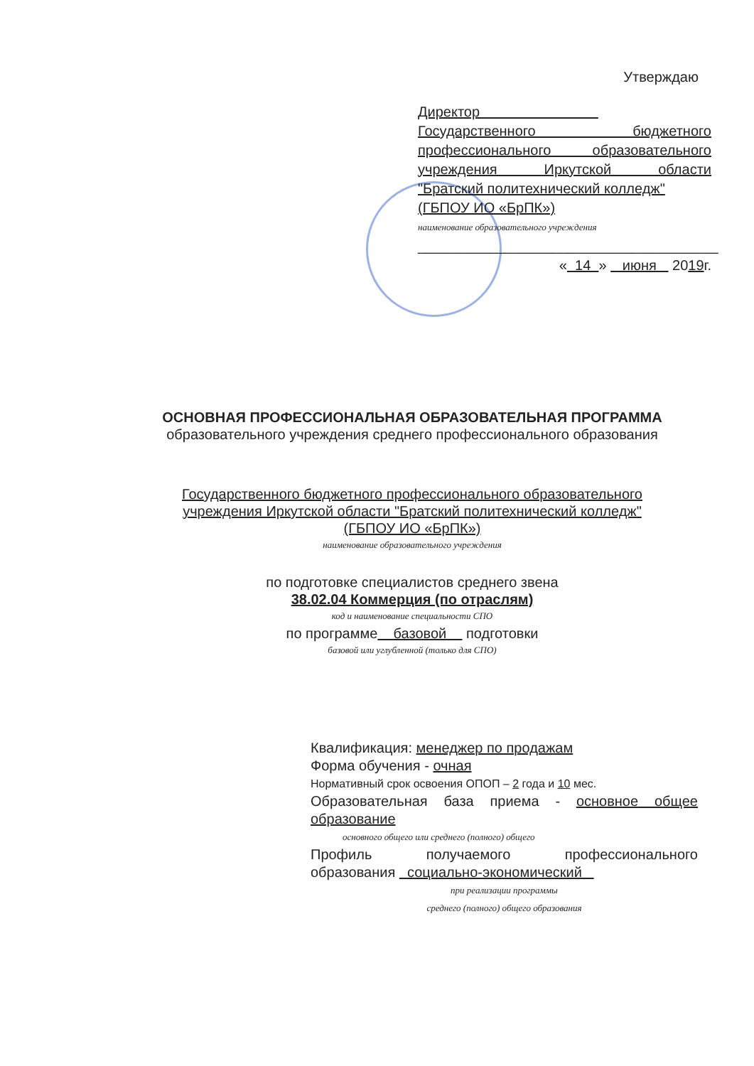Утверждаю
Директор
Государственного бюджетного
профессионального образовательного
учреждения Иркутской области
"Братский политехнический колледж"
(ГБПОУ ИО «БрПК»)
наименование образовательного учреждения
______________________________________
« 14 » июня 2019г.
ОСНОВНАЯ ПРОФЕССИОНАЛЬНАЯ ОБРАЗОВАТЕЛЬНАЯ ПРОГРАММА
образовательного учреждения среднего профессионального образования
Государственного бюджетного профессионального образовательного
учреждения Иркутской области "Братский политехнический колледж"
(ГБПОУ ИО «БрПК»)
наименование образовательного учреждения
по подготовке специалистов среднего звена
38.02.04 Коммерция (по отраслям)
код и наименование специальности СПО
по программе базовой подготовки
базовой или углубленной (только для СПО)
Квалификация: менеджер по продажам
Форма обучения - очная
Нормативный срок освоения ОПОП – 2 года и 10 мес.
Образовательная база приема - основное общее
образование
основного общего или среднего (полного) общего
Профиль получаемого профессионального
образования социально-экономический
при реализации программы
среднего (полного) общего образования